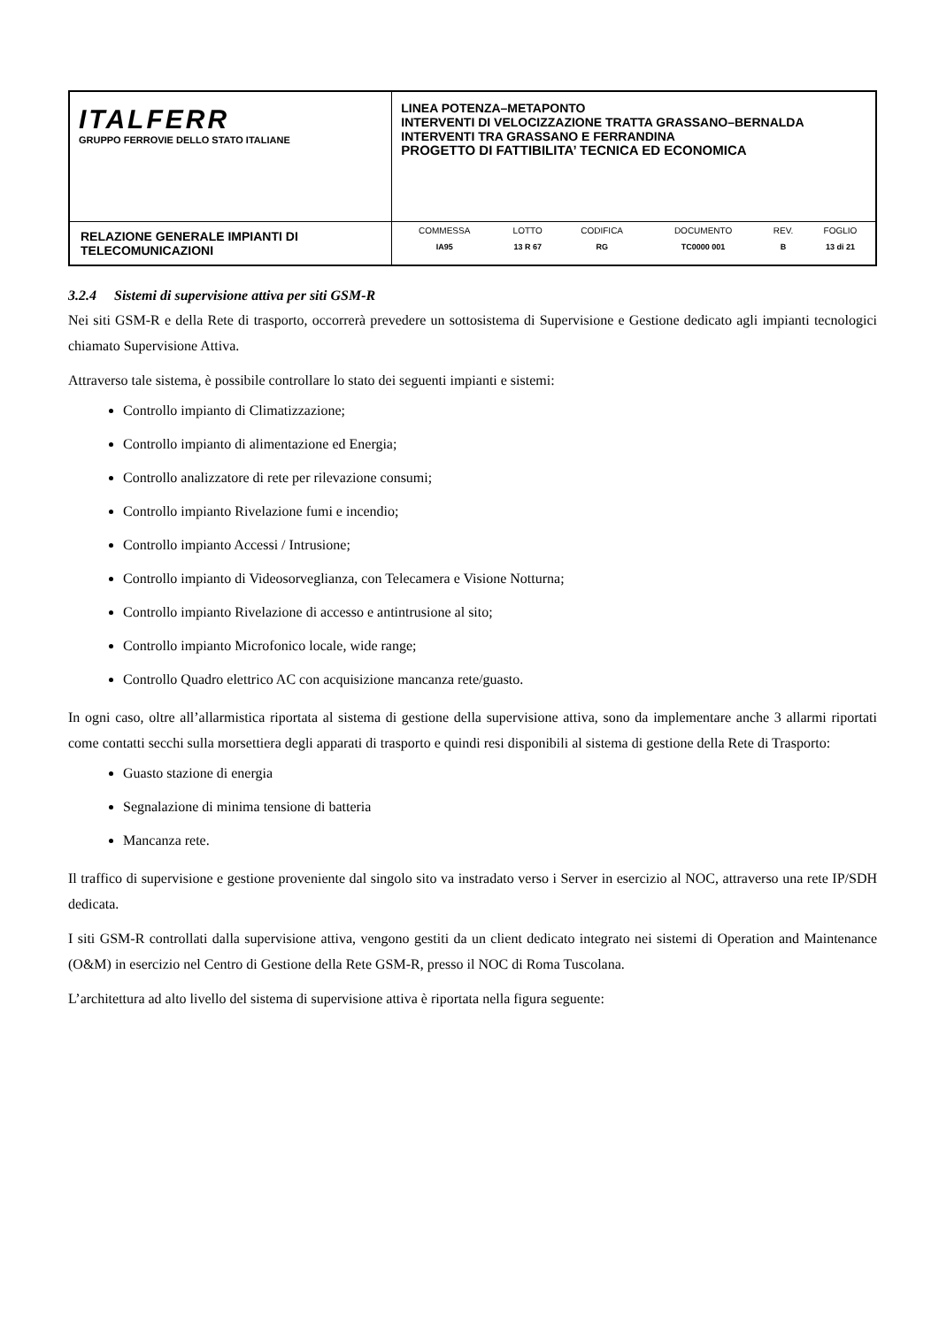| ITALFERR GRUPPO FERROVIE DELLO STATO ITALIANE | LINEA POTENZA–METAPONTO INTERVENTI DI VELOCIZZAZIONE TRATTA GRASSANO–BERNALDA INTERVENTI TRA GRASSANO E FERRANDINA PROGETTO DI FATTIBILITA’ TECNICA ED ECONOMICA |
| RELAZIONE GENERALE IMPIANTI DI TELECOMUNICAZIONI | / COMMESSA / LOTTO / CODIFICA / DOCUMENTO / REV. / FOGLIO / / IA95 / 13 R 67 / RG / TC0000 001 / B / 13 di 21 / |
3.2.4 Sistemi di supervisione attiva per siti GSM-R
Nei siti GSM-R e della Rete di trasporto, occorrerà prevedere un sottosistema di Supervisione e Gestione dedicato agli impianti tecnologici chiamato Supervisione Attiva.
Attraverso tale sistema, è possibile controllare lo stato dei seguenti impianti e sistemi:
Controllo impianto di Climatizzazione;
Controllo impianto di alimentazione ed Energia;
Controllo analizzatore di rete per rilevazione consumi;
Controllo impianto Rivelazione fumi e incendio;
Controllo impianto Accessi / Intrusione;
Controllo impianto di Videosorveglianza, con Telecamera e Visione Notturna;
Controllo impianto Rivelazione di accesso e antintrusione al sito;
Controllo impianto Microfonico locale, wide range;
Controllo Quadro elettrico AC con acquisizione mancanza rete/guasto.
In ogni caso, oltre all’allarmistica riportata al sistema di gestione della supervisione attiva, sono da implementare anche 3 allarmi riportati come contatti secchi sulla morsettiera degli apparati di trasporto e quindi resi disponibili al sistema di gestione della Rete di Trasporto:
Guasto stazione di energia
Segnalazione di minima tensione di batteria
Mancanza rete.
Il traffico di supervisione e gestione proveniente dal singolo sito va instradato verso i Server in esercizio al NOC, attraverso una rete IP/SDH dedicata.
I siti GSM-R controllati dalla supervisione attiva, vengono gestiti da un client dedicato integrato nei sistemi di Operation and Maintenance (O&M) in esercizio nel Centro di Gestione della Rete GSM-R, presso il NOC di Roma Tuscolana.
L’architettura ad alto livello del sistema di supervisione attiva è riportata nella figura seguente: